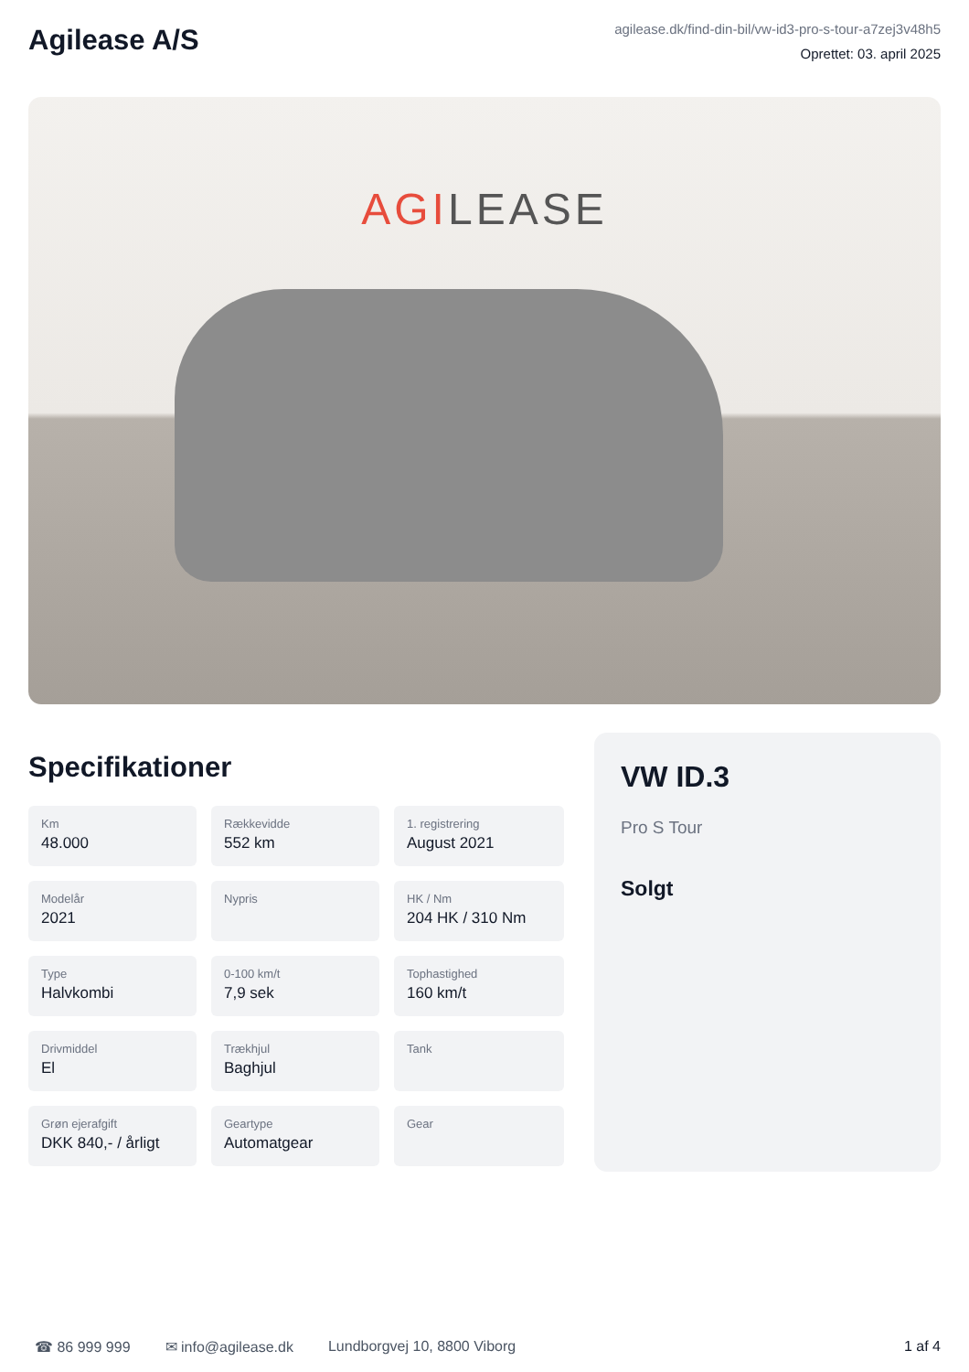Agilease A/S
agilease.dk/find-din-bil/vw-id3-pro-s-tour-a7zej3v48h5
Oprettet: 03. april 2025
AGILEASE
Specifikationer
Km
48.000
Rækkevidde
552 km
1. registrering
August 2021
Modelår
2021
Nypris
HK / Nm
204 HK / 310 Nm
Type
Halvkombi
0-100 km/t
7,9 sek
Tophastighed
160 km/t
Drivmiddel
El
Trækhjul
Baghjul
Tank
Grøn ejerafgift
DKK 840,- / årligt
Geartype
Automatgear
Gear
VW ID.3
Pro S Tour
Solgt
☎ 86 999 999 ✉ info@agilease.dk Lundborgvej 10, 8800 Viborg 1 af 4